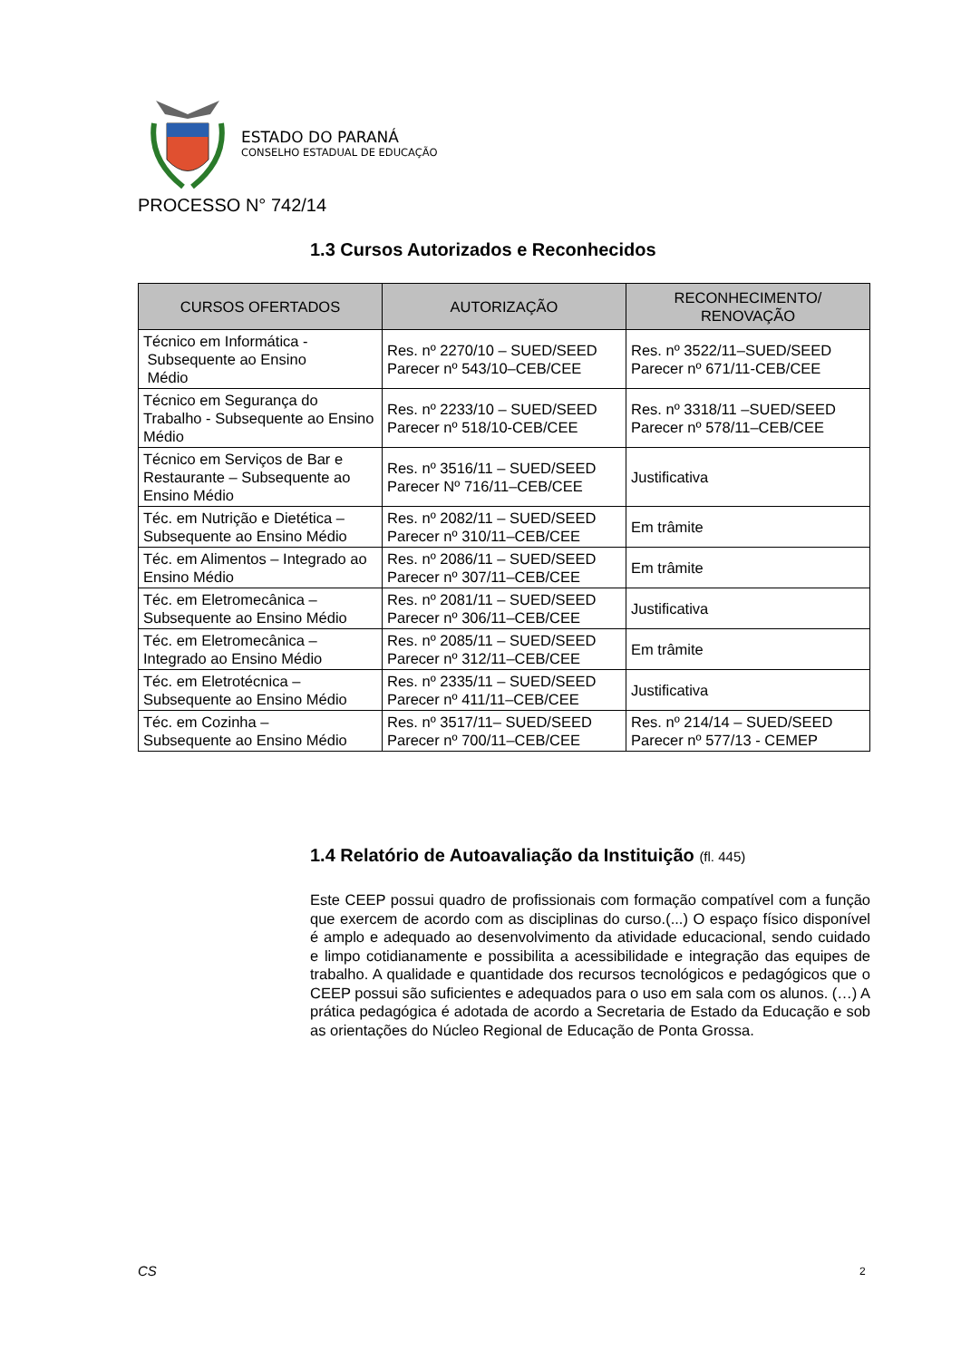ESTADO DO PARANÁ
CONSELHO ESTADUAL DE EDUCAÇÃO
PROCESSO N° 742/14
1.3 Cursos Autorizados e Reconhecidos
| CURSOS OFERTADOS | AUTORIZAÇÃO | RECONHECIMENTO/ RENOVAÇÃO |
| --- | --- | --- |
| Técnico em Informática - Subsequente ao Ensino Médio | Res. nº 2270/10 – SUED/SEED Parecer nº 543/10–CEB/CEE | Res. nº 3522/11–SUED/SEED Parecer nº 671/11-CEB/CEE |
| Técnico em Segurança do Trabalho - Subsequente ao Ensino Médio | Res. nº 2233/10 – SUED/SEED Parecer nº 518/10-CEB/CEE | Res. nº 3318/11 –SUED/SEED Parecer nº 578/11–CEB/CEE |
| Técnico em Serviços de Bar e Restaurante – Subsequente ao Ensino Médio | Res. nº 3516/11 – SUED/SEED Parecer Nº 716/11–CEB/CEE | Justificativa |
| Téc. em Nutrição e Dietética – Subsequente ao Ensino Médio | Res. nº 2082/11 – SUED/SEED Parecer nº 310/11–CEB/CEE | Em trâmite |
| Téc. em Alimentos – Integrado ao Ensino Médio | Res. nº 2086/11 – SUED/SEED Parecer nº 307/11–CEB/CEE | Em trâmite |
| Téc. em Eletromecânica – Subsequente ao Ensino Médio | Res. nº 2081/11 – SUED/SEED Parecer nº 306/11–CEB/CEE | Justificativa |
| Téc. em Eletromecânica – Integrado ao Ensino Médio | Res. nº 2085/11 – SUED/SEED Parecer nº 312/11–CEB/CEE | Em trâmite |
| Téc. em Eletrotécnica – Subsequente ao Ensino Médio | Res. nº 2335/11 – SUED/SEED Parecer nº 411/11–CEB/CEE | Justificativa |
| Téc. em Cozinha – Subsequente ao Ensino Médio | Res. nº 3517/11– SUED/SEED Parecer nº 700/11–CEB/CEE | Res. nº 214/14 – SUED/SEED Parecer nº 577/13 - CEMEP |
1.4 Relatório de Autoavaliação da Instituição (fl. 445)
Este CEEP possui quadro de profissionais com formação compatível com a função que exercem de acordo com as disciplinas do curso.(...) O espaço físico disponível é amplo e adequado ao desenvolvimento da atividade educacional, sendo cuidado e limpo cotidianamente e possibilita a acessibilidade e integração das equipes de trabalho. A qualidade e quantidade dos recursos tecnológicos e pedagógicos que o CEEP possui são suficientes e adequados para o uso em sala com os alunos. (…) A prática pedagógica é adotada de acordo a Secretaria de Estado da Educação e sob as orientações do Núcleo Regional de Educação de Ponta Grossa.
CS 2